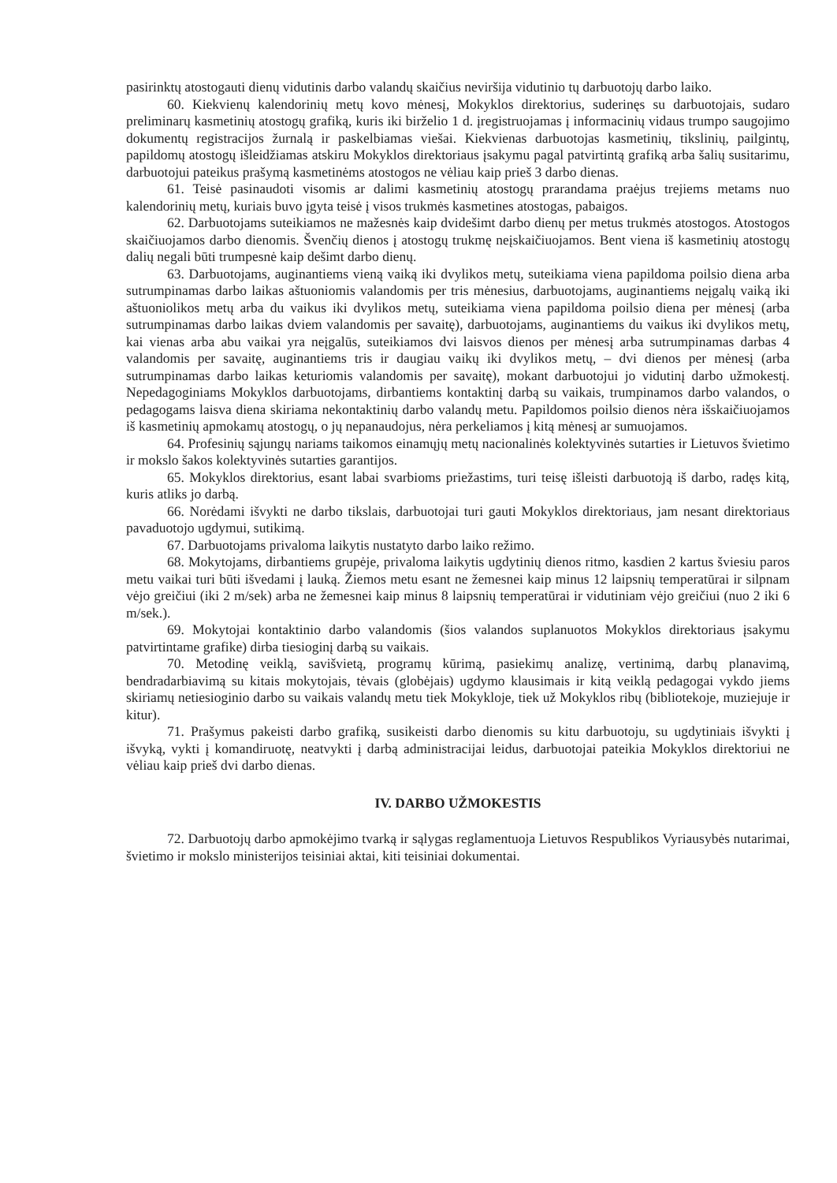pasirinktų atostogauti dienų vidutinis darbo valandų skaičius neviršija vidutinio tų darbuotojų darbo laiko.
60. Kiekvienų kalendorinių metų kovo mėnesį, Mokyklos direktorius, suderinęs su darbuotojais, sudaro preliminarų kasmetinių atostogų grafiką, kuris iki birželio 1 d. įregistruojamas į informacinių vidaus trumpo saugojimo dokumentų registracijos žurnalą ir paskelbiamas viešai. Kiekvienas darbuotojas kasmetinių, tikslinių, pailgintų, papildomų atostogų išleidžiamas atskiru Mokyklos direktoriaus įsakymu pagal patvirtintą grafiką arba šalių susitarimu, darbuotojui pateikus prašymą kasmetinėms atostogos ne vėliau kaip prieš 3 darbo dienas.
61. Teisė pasinaudoti visomis ar dalimi kasmetinių atostogų prarandama praėjus trejiems metams nuo kalendorinių metų, kuriais buvo įgyta teisė į visos trukmės kasmetines atostogas, pabaigos.
62. Darbuotojams suteikiamos ne mažesnės kaip dvidešimt darbo dienų per metus trukmės atostogos. Atostogos skaičiuojamos darbo dienomis. Švenčių dienos į atostogų trukmę neįskaičiuojamos. Bent viena iš kasmetinių atostogų dalių negali būti trumpesnė kaip dešimt darbo dienų.
63. Darbuotojams, auginantiems vieną vaiką iki dvylikos metų, suteikiama viena papildoma poilsio diena arba sutrumpinamas darbo laikas aštuoniomis valandomis per tris mėnesius, darbuotojams, auginantiems neįgalų vaiką iki aštuoniolikos metų arba du vaikus iki dvylikos metų, suteikiama viena papildoma poilsio diena per mėnesį (arba sutrumpinamas darbo laikas dviem valandomis per savaitę), darbuotojams, auginantiems du vaikus iki dvylikos metų, kai vienas arba abu vaikai yra neįgalūs, suteikiamos dvi laisvos dienos per mėnesį arba sutrumpinamas darbas 4 valandomis per savaitę, auginantiems tris ir daugiau vaikų iki dvylikos metų, – dvi dienos per mėnesį (arba sutrumpinamas darbo laikas keturiomis valandomis per savaitę), mokant darbuotojui jo vidutinį darbo užmokestį. Nepedagoginiams Mokyklos darbuotojams, dirbantiems kontaktinį darbą su vaikais, trumpinamos darbo valandos, o pedagogams laisva diena skiriama nekontaktinių darbo valandų metu. Papildomos poilsio dienos nėra išskaičiuojamos iš kasmetinių apmokamų atostogų, o jų nepanaudojus, nėra perkeliamos į kitą mėnesį ar sumuojamos.
64. Profesinių sąjungų nariams taikomos einamųjų metų nacionalinės kolektyvinės sutarties ir Lietuvos švietimo ir mokslo šakos kolektyvinės sutarties garantijos.
65. Mokyklos direktorius, esant labai svarbioms priežastims, turi teisę išleisti darbuotoją iš darbo, radęs kitą, kuris atliks jo darbą.
66. Norėdami išvykti ne darbo tikslais, darbuotojai turi gauti Mokyklos direktoriaus, jam nesant direktoriaus pavaduotojo ugdymui, sutikimą.
67. Darbuotojams privaloma laikytis nustatyto darbo laiko režimo.
68. Mokytojams, dirbantiems grupėje, privaloma laikytis ugdytinių dienos ritmo, kasdien 2 kartus šviesiu paros metu vaikai turi būti išvedami į lauką. Žiemos metu esant ne žemesnei kaip minus 12 laipsnių temperatūrai ir silpnam vėjo greičiui (iki 2 m/sek) arba ne žemesnei kaip minus 8 laipsnių temperatūrai ir vidutiniam vėjo greičiui (nuo 2 iki 6 m/sek.).
69. Mokytojai kontaktinio darbo valandomis (šios valandos suplanuotos Mokyklos direktoriaus įsakymu patvirtintame grafike) dirba tiesioginį darbą su vaikais.
70. Metodinę veiklą, savišvietą, programų kūrimą, pasiekimų analizę, vertinimą, darbų planavimą, bendradarbiavimą su kitais mokytojais, tėvais (globėjais) ugdymo klausimais ir kitą veiklą pedagogai vykdo jiems skiriamų netiesioginio darbo su vaikais valandų metu tiek Mokykloje, tiek už Mokyklos ribų (bibliotekoje, muziejuje ir kitur).
71. Prašymus pakeisti darbo grafiką, susikeisti darbo dienomis su kitu darbuotoju, su ugdytiniais išvykti į išvyką, vykti į komandiruotę, neatvykti į darbą administracijai leidus, darbuotojai pateikia Mokyklos direktoriui ne vėliau kaip prieš dvi darbo dienas.
IV. DARBO UŽMOKESTIS
72. Darbuotojų darbo apmokėjimo tvarką ir sąlygas reglamentuoja Lietuvos Respublikos Vyriausybės nutarimai, švietimo ir mokslo ministerijos teisiniai aktai, kiti teisiniai dokumentai.